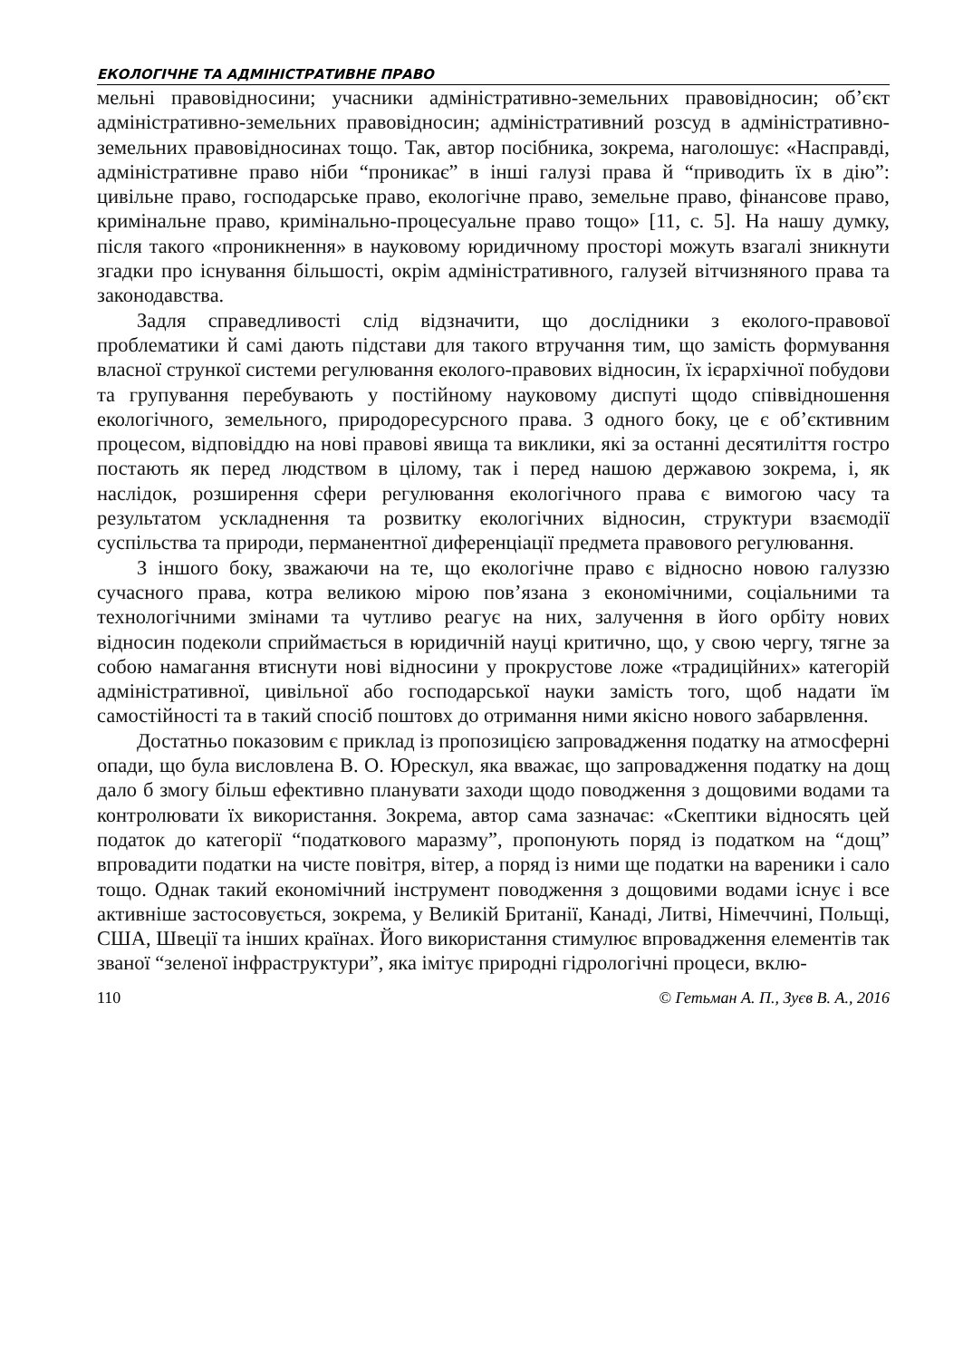ЕКОЛОГІЧНЕ ТА АДМІНІСТРАТИВНЕ ПРАВО
мельні правовідносини; учасники адміністративно-земельних правовідносин; об’єкт адміністративно-земельних правовідносин; адміністративний розсуд в адміністративно-земельних правовідносинах тощо. Так, автор посібника, зокрема, наголошує: «Насправді, адміністративне право ніби “проникає” в інші галузі права й “приводить їх в дію”: цивільне право, господарське право, екологічне право, земельне право, фінансове право, кримінальне право, кримінально-процесуальне право тощо» [11, с. 5]. На нашу думку, після такого «проникнення» в науковому юридичному просторі можуть взагалі зникнути згадки про існування більшості, окрім адміністративного, галузей вітчизняного права та законодавства.
Задля справедливості слід відзначити, що дослідники з еколого-правової проблематики й самі дають підстави для такого втручання тим, що замість формування власної стрункої системи регулювання еколого-правових відносин, їх ієрархічної побудови та групування перебувають у постійному науковому диспуті щодо співвідношення екологічного, земельного, природоресурсного права. З одного боку, це є об’єктивним процесом, відповіддю на нові правові явища та виклики, які за останні десятиліття гостро постають як перед людством в цілому, так і перед нашою державою зокрема, і, як наслідок, розширення сфери регулювання екологічного права є вимогою часу та результатом ускладнення та розвитку екологічних відносин, структури взаємодії суспільства та природи, перманентної диференціації предмета правового регулювання.
З іншого боку, зважаючи на те, що екологічне право є відносно новою галуззю сучасного права, котра великою мірою пов’язана з економічними, соціальними та технологічними змінами та чутливо реагує на них, залучення в його орбіту нових відносин подеколи сприймається в юридичній науці критично, що, у свою чергу, тягне за собою намагання втиснути нові відносини у прокрустове ложе «традиційних» категорій адміністративної, цивільної або господарської науки замість того, щоб надати їм самостійності та в такий спосіб поштовх до отримання ними якісно нового забарвлення.
Достатньо показовим є приклад із пропозицією запровадження податку на атмосферні опади, що була висловлена В. О. Юрескул, яка вважає, що запровадження податку на дощ дало б змогу більш ефективно планувати заходи щодо поводження з дощовими водами та контролювати їх використання. Зокрема, автор сама зазначає: «Скептики відносять цей податок до категорії “податкового маразму”, пропонують поряд із податком на “дощ” впровадити податки на чисте повітря, вітер, а поряд із ними ще податки на вареники і сало тощо. Однак такий економічний інструмент поводження з дощовими водами існує і все активніше застосовується, зокрема, у Великій Британії, Канаді, Литві, Німеччині, Польщі, США, Швеції та інших країнах. Його використання стимулює впровадження елементів так званої “зеленої інфраструктури”, яка імітує природні гідрологічні процеси, вклю-
110 © Гетьман А. П., Зуєв В. А., 2016